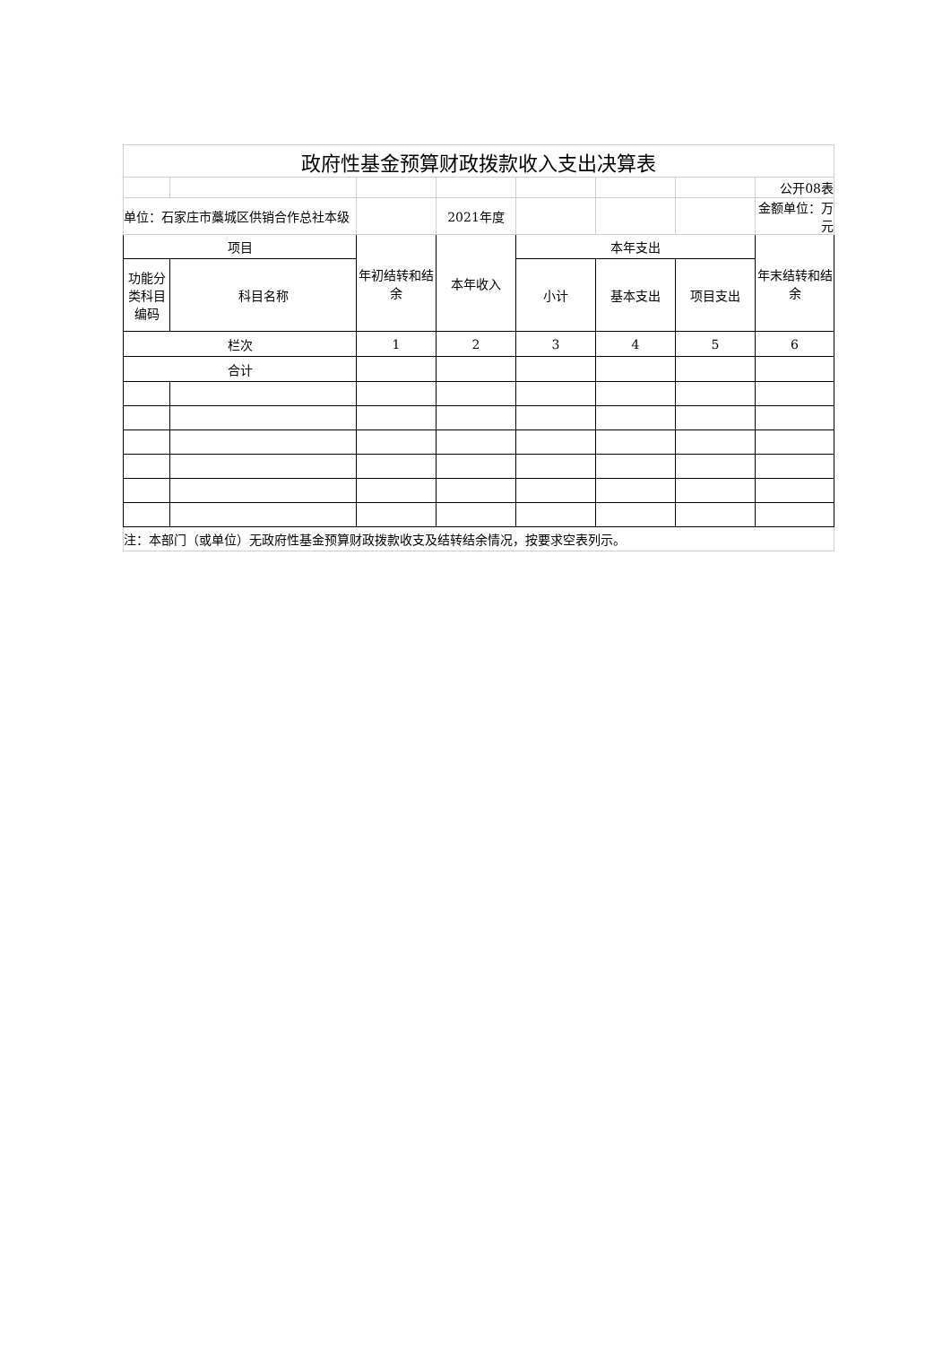| 政府性基金预算财政拨款收入支出决算表 | | | | | | | |
| | | | | | | | 公开08表 |
| 单位：石家庄市藁城区供销合作总社本级 | | | 2021年度 | | | | 金额单位：万元 |
| 项目 | | 年初结转和结余 | 本年收入 | 本年支出 | | | 年末结转和结余 |
| 功能分类科目编码 | 科目名称 | | | 小计 | 基本支出 | 项目支出 | |
| 栏次 | | 1 | 2 | 3 | 4 | 5 | 6 |
| 合计 | | | | | | | |
| 注：本部门（或单位）无政府性基金预算财政拨款收支及结转结余情况，按要求空表列示。 | | | | | | | |